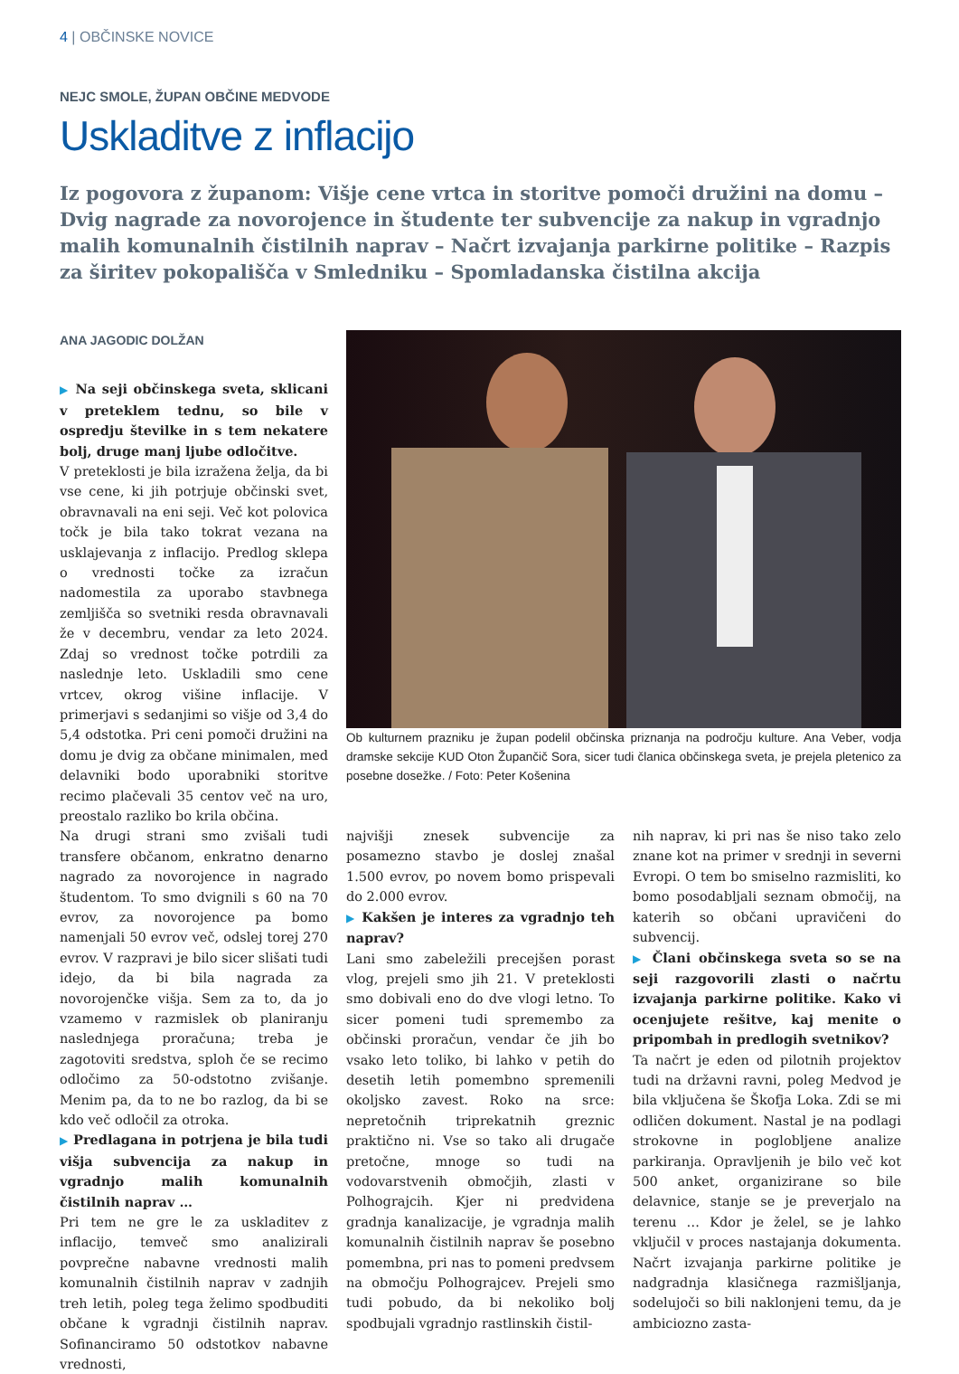4 | OBČINSKE NOVICE
NEJC SMOLE, ŽUPAN OBČINE MEDVODE
Uskladitve z inflacijo
Iz pogovora z županom: Višje cene vrtca in storitve pomoči družini na domu – Dvig nagrade za novorojence in študente ter subvencije za nakup in vgradnjo malih komunalnih čistilnih naprav – Načrt izvajanja parkirne politike – Razpis za širitev pokopališča v Smledniku – Spomladanska čistilna akcija
ANA JAGODIC DOLŽAN
▶ Na seji občinskega sveta, sklicani v preteklem tednu, so bile v ospredju številke in s tem nekatere bolj, druge manj ljube odločitve.
V preteklosti je bila izražena želja, da bi vse cene, ki jih potrjuje občinski svet, obravnavali na eni seji. Več kot polovica točk je bila tako tokrat vezana na usklajevanja z inflacijo. Predlog sklepa o vrednosti točke za izračun nadomestila za uporabo stavbnega zemljišča so svetniki resda obravnavali že v decembru, vendar za leto 2024. Zdaj so vrednost točke potrdili za naslednje leto. Uskladili smo cene vrtcev, okrog višine inflacije. V primerjavi s sedanjimi so višje od 3,4 do 5,4 odstotka. Pri ceni pomoči družini na domu je dvig za občane minimalen, med delavniki bodo uporabniki storitve recimo plačevali 35 centov več na uro, preostalo razliko bo krila občina.
Na drugi strani smo zvišali tudi transfere občanom, enkratno denarno nagrado za novorojence in nagrado študentom. To smo dvignili s 60 na 70 evrov, za novorojence pa bomo namenjali 50 evrov več, odslej torej 270 evrov. V razpravi je bilo sicer slišati tudi idejo, da bi bila nagrada za novorojenčke višja. Sem za to, da jo vzamemo v razmislek ob planiranju naslednjega proračuna; treba je zagotoviti sredstva, sploh če se recimo odločimo za 50-odstotno zvišanje. Menim pa, da to ne bo razlog, da bi se kdo več odločil za otroka.
▶ Predlagana in potrjena je bila tudi višja subvencija za nakup in vgradnjo malih komunalnih čistilnih naprav …
Pri tem ne gre le za uskladitev z inflacijo, temveč smo analizirali povprečne nabavne vrednosti malih komunalnih čistilnih naprav v zadnjih treh letih, poleg tega želimo spodbuditi občane k vgradnji čistilnih naprav. Sofinanciramo 50 odstotkov nabavne vrednosti,
Ob kulturnem prazniku je župan podelil občinska priznanja na področju kulture. Ana Veber, vodja dramske sekcije KUD Oton Župančič Sora, sicer tudi članica občinskega sveta, je prejela pletenico za posebne dosežke. / Foto: Peter Košenina
najvišji znesek subvencije za posamezno stavbo je doslej znašal 1.500 evrov, po novem bomo prispevali do 2.000 evrov.
▶ Kakšen je interes za vgradnjo teh naprav?
Lani smo zabeležili precejšen porast vlog, prejeli smo jih 21. V preteklosti smo dobivali eno do dve vlogi letno. To sicer pomeni tudi spremembo za občinski proračun, vendar če jih bo vsako leto toliko, bi lahko v petih do desetih letih pomembno spremenili okoljsko zavest. Roko na srce: nepretočnih triprekatnih greznic praktično ni. Vse so tako ali drugače pretočne, mnoge so tudi na vodovarstvenih območjih, zlasti v Polhograjcih. Kjer ni predvidena gradnja kanalizacije, je vgradnja malih komunalnih čistilnih naprav še posebno pomembna, pri nas to pomeni predvsem na območju Polhograjcev. Prejeli smo tudi pobudo, da bi nekoliko bolj spodbujali vgradnjo rastlinskih čistil-
nih naprav, ki pri nas še niso tako zelo znane kot na primer v srednji in severni Evropi. O tem bo smiselno razmisliti, ko bomo posodabljali seznam območij, na katerih so občani upravičeni do subvencij.
▶ Člani občinskega sveta so se na seji razgovorili zlasti o načrtu izvajanja parkirne politike. Kako vi ocenjujete rešitve, kaj menite o pripombah in predlogih svetnikov?
Ta načrt je eden od pilotnih projektov tudi na državni ravni, poleg Medvod je bila vključena še Škofja Loka. Zdi se mi odličen dokument. Nastal je na podlagi strokovne in poglobljene analize parkiranja. Opravljenih je bilo več kot 500 anket, organizirane so bile delavnice, stanje se je preverjalo na terenu … Kdor je želel, se je lahko vključil v proces nastajanja dokumenta. Načrt izvajanja parkirne politike je nadgradnja klasičnega razmišljanja, sodelujoči so bili naklonjeni temu, da je ambiciozno zasta-